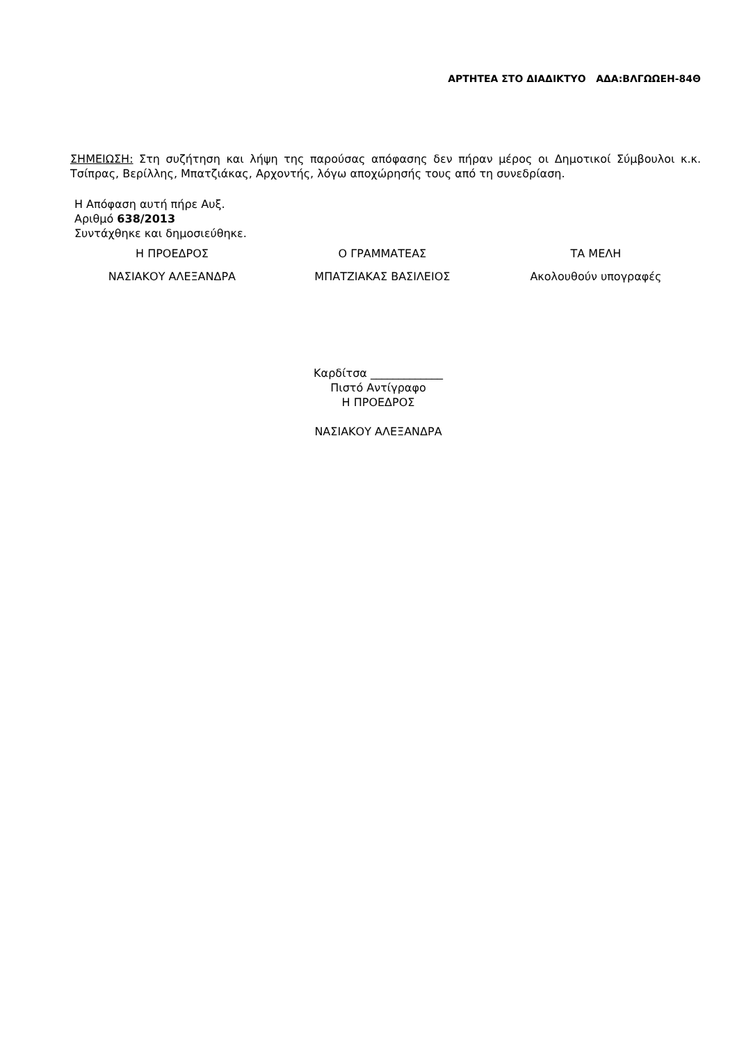ΑΡΤΗΤΕΑ ΣΤΟ ΔΙΑΔΙΚΤΥΟ ΑΔΑ:ΒΛΓΩΩΕΗ-84Θ
ΣΗΜΕΙΩΣΗ: Στη συζήτηση και λήψη της παρούσας απόφασης δεν πήραν μέρος οι Δημοτικοί Σύμβουλοι κ.κ. Τσίπρας, Βερίλλης, Μπατζιάκας, Αρχοντής, λόγω αποχώρησής τους από τη συνεδρίαση.
Η Απόφαση αυτή πήρε Αυξ.
Αριθμό 638/2013
Συντάχθηκε και δημοσιεύθηκε.
| Η ΠΡΟΕΔΡΟΣ | Ο ΓΡΑΜΜΑΤΕΑΣ | ΤΑ ΜΕΛΗ |
| ΝΑΣΙΑΚΟΥ ΑΛΕΞΑΝΔΡΑ | ΜΠΑΤΖΙΑΚΑΣ ΒΑΣΙΛΕΙΟΣ | Ακολουθούν υπογραφές |
Καρδίτσα _____________
Πιστό Αντίγραφο
Η ΠΡΟΕΔΡΟΣ
ΝΑΣΙΑΚΟΥ ΑΛΕΞΑΝΔΡΑ